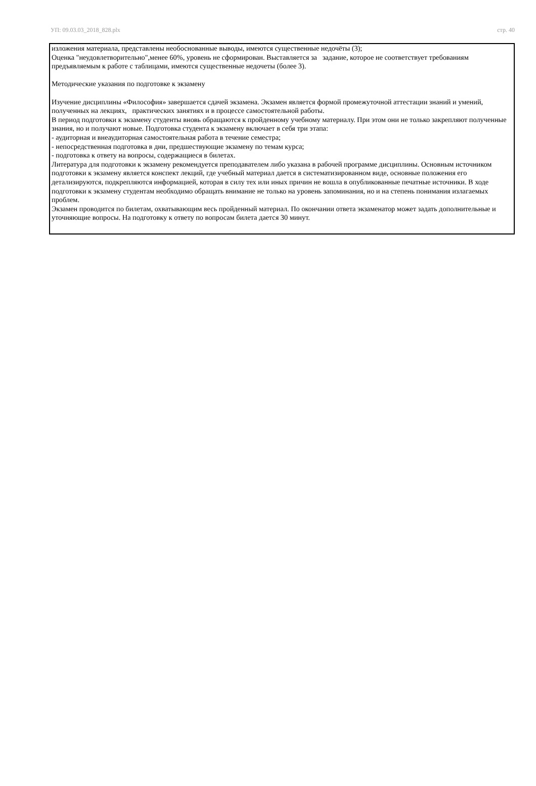УП: 09.03.03_2018_828.plx стр. 40
изложения материала, представлены необоснованные выводы, имеются существенные недочёты (3);
Оценка "неудовлетворительно",менее 60%, уровень не сформирован. Выставляется за задание, которое не соответствует требованиям предъявляемым к работе с таблицами, имеются существенные недочеты (более 3).
Методические указания по подготовке к экзамену
Изучение дисциплины «Философия» завершается сдачей экзамена. Экзамен является формой промежуточной аттестации знаний и умений, полученных на лекциях, практических занятиях и в процессе самостоятельной работы.
В период подготовки к экзамену студенты вновь обращаются к пройденному учебному материалу. При этом они не только закрепляют полученные знания, но и получают новые. Подготовка студента к экзамену включает в себя три этапа:
- аудиторная и внеаудиторная самостоятельная работа в течение семестра;
- непосредственная подготовка в дни, предшествующие экзамену по темам курса;
- подготовка к ответу на вопросы, содержащиеся в билетах.
Литература для подготовки к экзамену рекомендуется преподавателем либо указана в рабочей программе дисциплины. Основным источником подготовки к экзамену является конспект лекций, где учебный материал дается в систематизированном виде, основные положения его детализируются, подкрепляются информацией, которая в силу тех или иных причин не вошла в опубликованные печатные источники. В ходе подготовки к экзамену студентам необходимо обращать внимание не только на уровень запоминания, но и на степень понимания излагаемых проблем.
Экзамен проводится по билетам, охватывающим весь пройденный материал. По окончании ответа экзаменатор может задать дополнительные и уточняющие вопросы. На подготовку к ответу по вопросам билета дается 30 минут.